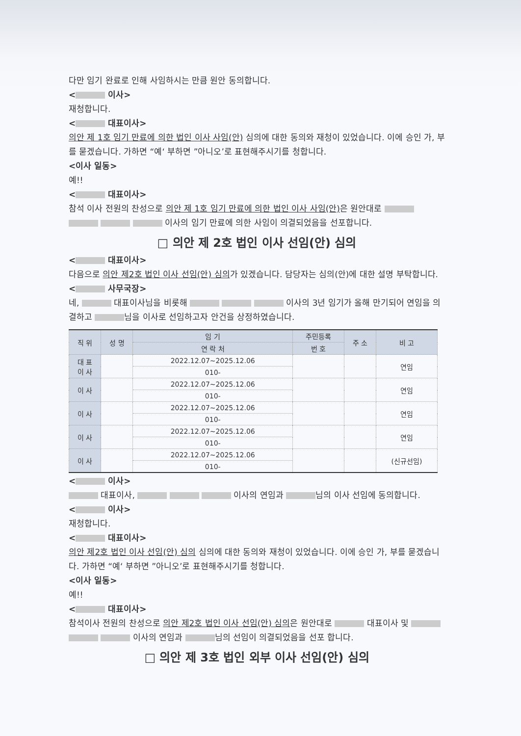다만 임기 완료로 인해 사임하시는 만큼 원안 동의합니다.
< 이사>
재청합니다.
< 대표이사>
의안 제 1호 임기 만료에 의한 법인 이사 사임(안) 심의에 대한 동의와 재청이 있었습니다. 이에 승인 가, 부를 묻겠습니다. 가하면 “예‘ 부하면 ”아니오’로 표현해주시기를 청합니다.
<이사 일동>
예!!
< 대표이사>
참석 이사 전원의 찬성으로 의안 제 1호 임기 만료에 의한 법인 이사 사임(안) 은 원안대로 이사의 임기 만료에 의한 사임이 의결되었음을 선포합니다.
□ 의안 제 2호 법인 이사 선임(안) 심의
< 대표이사>
다음으로 의안 제2호 법인 이사 선임(안) 심의가 있겠습니다. 담당자는 심의(안)에 대한 설명 부탁합니다.
< 사무국장>
네, 대표이사님을 비롯해 이사의 3년 임기가 올해 만기되어 연임을 의결하고 님을 이사로 선임하고자 안건을 상정하였습니다.
| 직 위 | 성 명 | 임 기 | 주민등록 | 주 소 | 비 고 |
| --- | --- | --- | --- | --- | --- |
| | | 연 락 처 | 번 호 | | |
| 대 표 이 사 | | 2022.12.07~2025.12.06 | | | 연임 |
| | | 010- | | | |
| 이 사 | | 2022.12.07~2025.12.06 | | | 연임 |
| | | 010- | | | |
| 이 사 | | 2022.12.07~2025.12.06 | | | 연임 |
| | | 010- | | | |
| 이 사 | | 2022.12.07~2025.12.06 | | | 연임 |
| | | 010- | | | |
| 이 사 | | 2022.12.07~2025.12.06 | | | (신규선임) |
| | | 010- | | | |
< 이사>
대표이사, 이사의 연임과 님의 이사 선임에 동의합니다.
< 이사>
재청합니다.
< 대표이사>
의안 제2호 법인 이사 선임(안) 심의 심의에 대한 동의와 재청이 있었습니다. 이에 승인 가, 부를 묻겠습니다. 가하면 “예‘ 부하면 ”아니오’로 표현해주시기를 청합니다.
<이사 일동>
예!!
< 대표이사>
참석이사 전원의 찬성으로 의안 제2호 법인 이사 선임(안) 심의은 원안대로 대표이사 및 이사의 연임과 님의 선임이 의결되었음을 선포 합니다.
□ 의안 제 3호 법인 외부 이사 선임(안) 심의